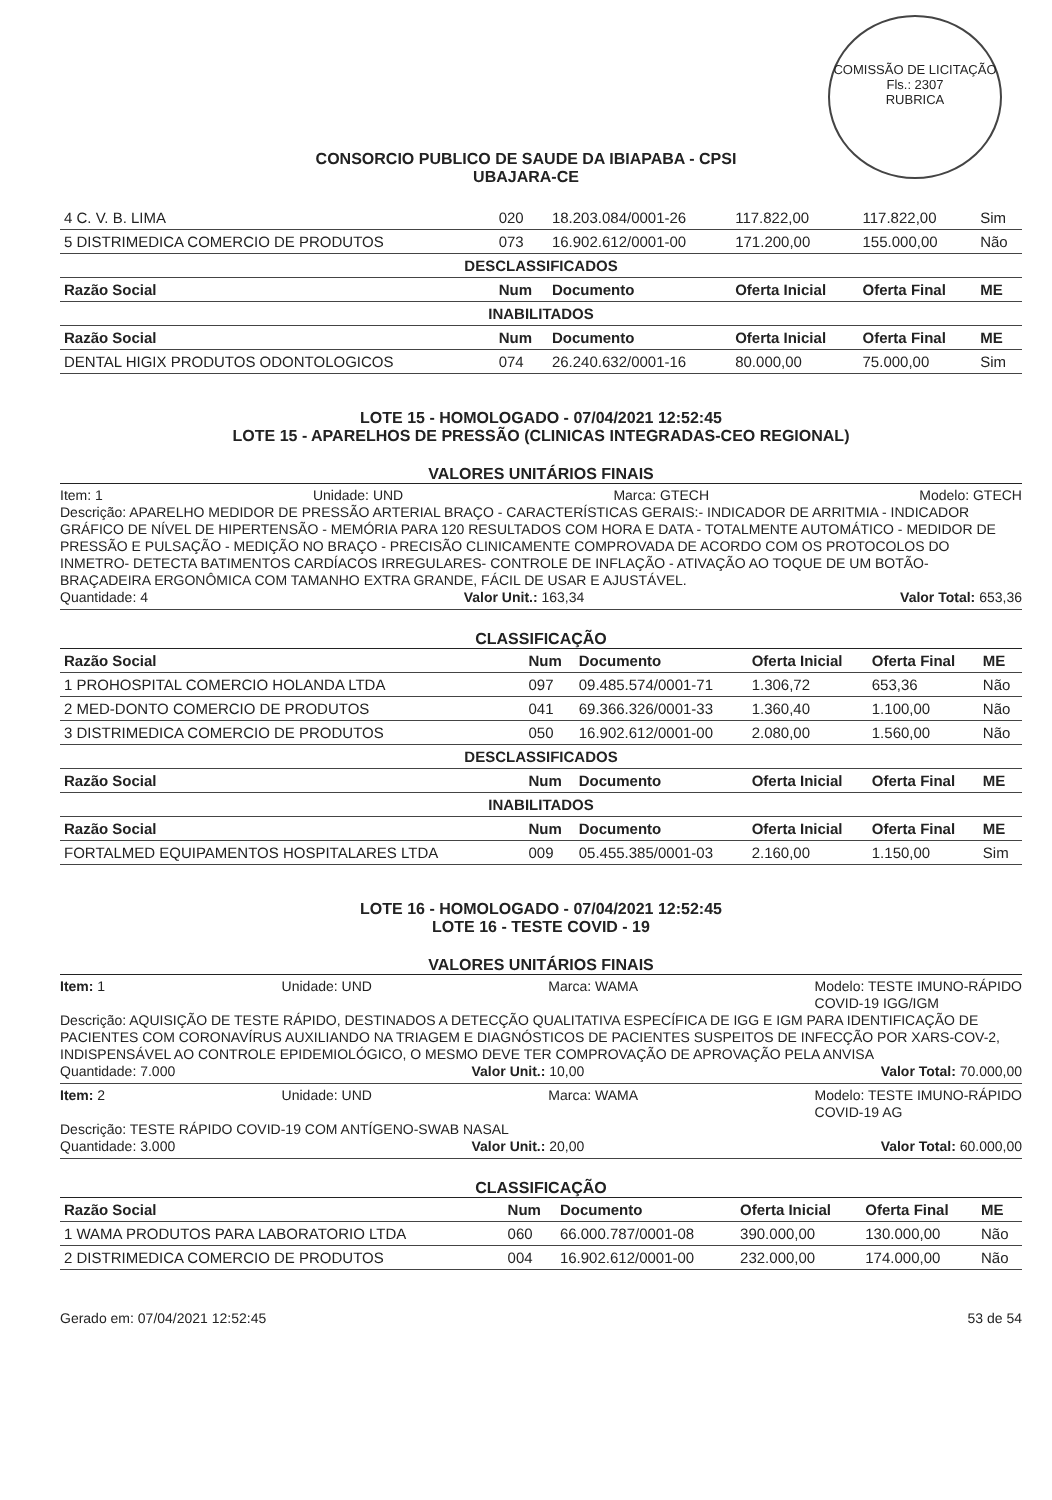COMISSÃO DE LICITAÇÃO
Fls.: 2307
RUBRICA
CONSORCIO PUBLICO DE SAUDE DA IBIAPABA - CPSI
UBAJARA-CE
| 4 C. V. B. LIMA | 020 | 18.203.084/0001-26 | 117.822,00 | 117.822,00 | Sim |
| 5 DISTRIMEDICA COMERCIO DE PRODUTOS | 073 | 16.902.612/0001-00 | 171.200,00 | 155.000,00 | Não |
| DESCLASSIFICADOS | | | | | |
| Razão Social | Num | Documento | Oferta Inicial | Oferta Final | ME |
| INABILITADOS | | | | | |
| Razão Social | Num | Documento | Oferta Inicial | Oferta Final | ME |
| DENTAL HIGIX PRODUTOS ODONTOLOGICOS | 074 | 26.240.632/0001-16 | 80.000,00 | 75.000,00 | Sim |
LOTE 15 - HOMOLOGADO - 07/04/2021 12:52:45
LOTE 15 - APARELHOS DE PRESSÃO (CLINICAS INTEGRADAS-CEO REGIONAL)
VALORES UNITÁRIOS FINAIS
Item: 1 Unidade: UND Marca: GTECH Modelo: GTECH
Descrição: APARELHO MEDIDOR DE PRESSÃO ARTERIAL BRAÇO - CARACTERÍSTICAS GERAIS:- INDICADOR DE ARRITMIA - INDICADOR GRÁFICO DE NÍVEL DE HIPERTENSÃO - MEMÓRIA PARA 120 RESULTADOS COM HORA E DATA - TOTALMENTE AUTOMÁTICO - MEDIDOR DE PRESSÃO E PULSAÇÃO - MEDIÇÃO NO BRAÇO - PRECISÃO CLINICAMENTE COMPROVADA DE ACORDO COM OS PROTOCOLOS DO INMETRO- DETECTA BATIMENTOS CARDÍACOS IRREGULARES- CONTROLE DE INFLAÇÃO - ATIVAÇÃO AO TOQUE DE UM BOTÃO- BRAÇADEIRA ERGONÔMICA COM TAMANHO EXTRA GRANDE, FÁCIL DE USAR E AJUSTÁVEL.
Quantidade: 4 Valor Unit.: 163,34 Valor Total: 653,36
CLASSIFICAÇÃO
| Razão Social | Num | Documento | Oferta Inicial | Oferta Final | ME |
| --- | --- | --- | --- | --- | --- |
| 1 PROHOSPITAL COMERCIO HOLANDA LTDA | 097 | 09.485.574/0001-71 | 1.306,72 | 653,36 | Não |
| 2 MED-DONTO COMERCIO DE PRODUTOS | 041 | 69.366.326/0001-33 | 1.360,40 | 1.100,00 | Não |
| 3 DISTRIMEDICA COMERCIO DE PRODUTOS | 050 | 16.902.612/0001-00 | 2.080,00 | 1.560,00 | Não |
| DESCLASSIFICADOS | | | | | |
| Razão Social | Num | Documento | Oferta Inicial | Oferta Final | ME |
| INABILITADOS | | | | | |
| Razão Social | Num | Documento | Oferta Inicial | Oferta Final | ME |
| FORTALMED EQUIPAMENTOS HOSPITALARES LTDA | 009 | 05.455.385/0001-03 | 2.160,00 | 1.150,00 | Sim |
LOTE 16 - HOMOLOGADO - 07/04/2021 12:52:45
LOTE 16 - TESTE COVID - 19
VALORES UNITÁRIOS FINAIS
Item: 1 Unidade: UND Marca: WAMA Modelo: TESTE IMUNO-RÁPIDO
COVID-19 IGG/IGM
Descrição: AQUISIÇÃO DE TESTE RÁPIDO, DESTINADOS A DETECÇÃO QUALITATIVA ESPECÍFICA DE IGG E IGM PARA IDENTIFICAÇÃO DE PACIENTES COM CORONAVÍRUS AUXILIANDO NA TRIAGEM E DIAGNÓSTICOS DE PACIENTES SUSPEITOS DE INFECÇÃO POR XARS-COV-2, INDISPENSÁVEL AO CONTROLE EPIDEMIOLÓGICO, O MESMO DEVE TER COMPROVAÇÃO DE APROVAÇÃO PELA ANVISA
Quantidade: 7.000 Valor Unit.: 10,00 Valor Total: 70.000,00
Item: 2 Unidade: UND Marca: WAMA Modelo: TESTE IMUNO-RÁPIDO
COVID-19 AG
Descrição: TESTE RÁPIDO COVID-19 COM ANTÍGENO-SWAB NASAL
Quantidade: 3.000 Valor Unit.: 20,00 Valor Total: 60.000,00
CLASSIFICAÇÃO
| Razão Social | Num | Documento | Oferta Inicial | Oferta Final | ME |
| --- | --- | --- | --- | --- | --- |
| 1 WAMA PRODUTOS PARA LABORATORIO LTDA | 060 | 66.000.787/0001-08 | 390.000,00 | 130.000,00 | Não |
| 2 DISTRIMEDICA COMERCIO DE PRODUTOS | 004 | 16.902.612/0001-00 | 232.000,00 | 174.000,00 | Não |
Gerado em: 07/04/2021 12:52:45 53 de 54